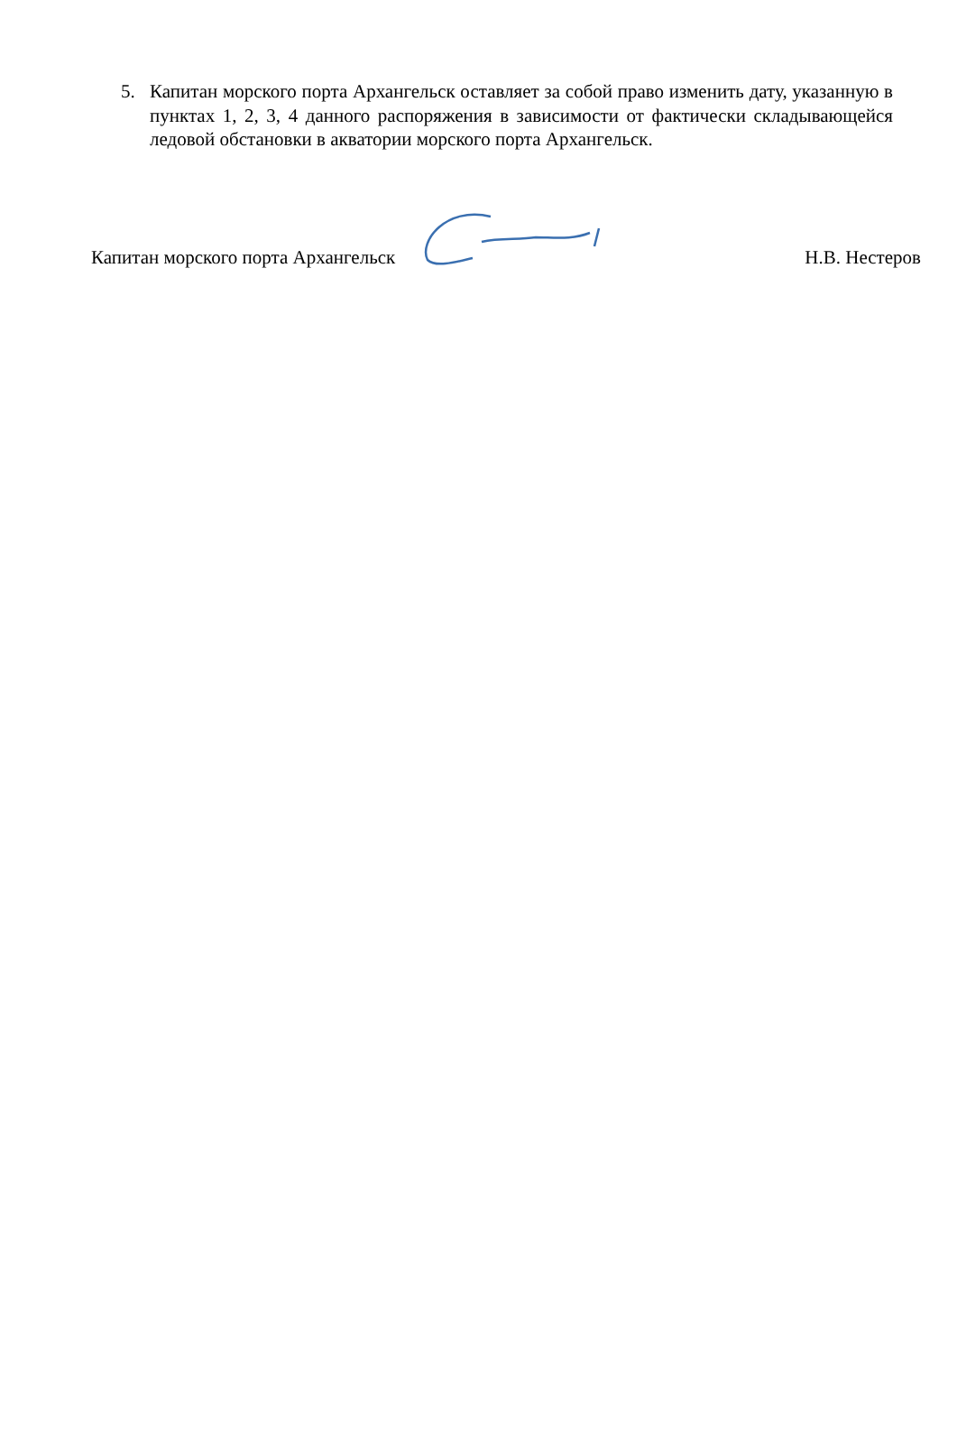5. Капитан морского порта Архангельск оставляет за собой право изменить дату, указанную в пунктах 1, 2, 3, 4 данного распоряжения в зависимости от фактически складывающейся ледовой обстановки в акватории морского порта Архангельск.
Капитан морского порта Архангельск Н.В. Нестеров